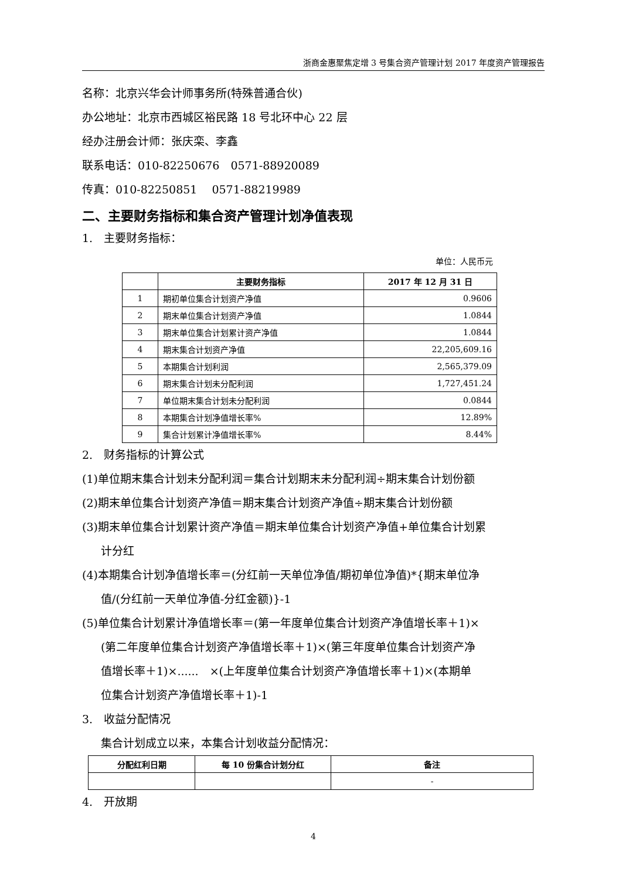浙商金惠聚焦定增 3 号集合资产管理计划 2017 年度资产管理报告
名称：北京兴华会计师事务所(特殊普通合伙)
办公地址：北京市西城区裕民路 18 号北环中心 22 层
经办注册会计师：张庆栾、李鑫
联系电话：010-82250676　0571-88920089
传真：010-82250851　 0571-88219989
二、主要财务指标和集合资产管理计划净值表现
1.　主要财务指标：
单位：人民币元
| | 主要财务指标 | 2017 年 12 月 31 日 |
| --- | --- | --- |
| 1 | 期初单位集合计划资产净值 | 0.9606 |
| 2 | 期末单位集合计划资产净值 | 1.0844 |
| 3 | 期末单位集合计划累计资产净值 | 1.0844 |
| 4 | 期末集合计划资产净值 | 22,205,609.16 |
| 5 | 本期集合计划利润 | 2,565,379.09 |
| 6 | 期末集合计划未分配利润 | 1,727,451.24 |
| 7 | 单位期末集合计划未分配利润 | 0.0844 |
| 8 | 本期集合计划净值增长率% | 12.89% |
| 9 | 集合计划累计净值增长率% | 8.44% |
2.　财务指标的计算公式
(1)单位期末集合计划未分配利润＝集合计划期末未分配利润÷期末集合计划份额
(2)期末单位集合计划资产净值＝期末集合计划资产净值÷期末集合计划份额
(3)期末单位集合计划累计资产净值＝期末单位集合计划资产净值+单位集合计划累
计分红
(4)本期集合计划净值增长率＝(分红前一天单位净值/期初单位净值)*{期末单位净
值/(分红前一天单位净值-分红金额)}-1
(5)单位集合计划累计净值增长率＝(第一年度单位集合计划资产净值增长率＋1)×
(第二年度单位集合计划资产净值增长率＋1)×(第三年度单位集合计划资产净
值增长率＋1)×......　×(上年度单位集合计划资产净值增长率＋1)×(本期单
位集合计划资产净值增长率＋1)-1
3.　收益分配情况
集合计划成立以来，本集合计划收益分配情况：
| 分配红利日期 | 每 10 份集合计划分红 | 备注 |
| --- | --- | --- |
| | | - |
4.　开放期
4